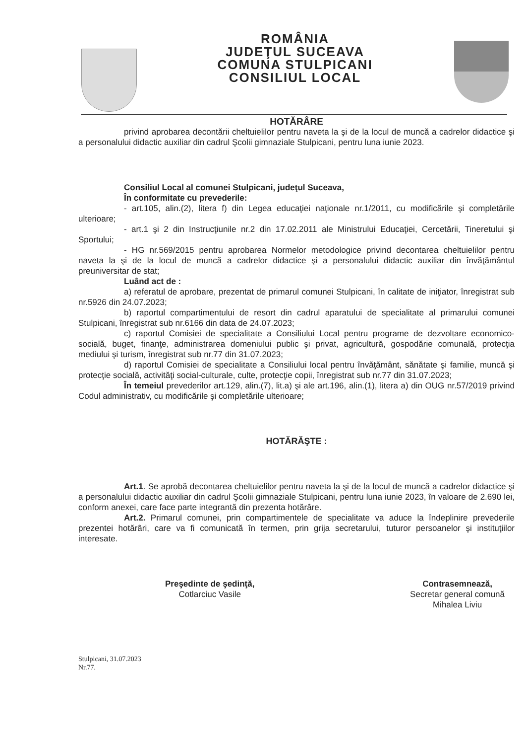ROMÂNIA
JUDEŢUL SUCEAVA
COMUNA STULPICANI
CONSILIUL LOCAL
HOTĂRÂRE
privind aprobarea decontării cheltuielilor pentru naveta la şi de la locul de muncă a cadrelor didactice şi a personalului didactic auxiliar din cadrul Şcolii gimnaziale Stulpicani, pentru luna iunie 2023.
Consiliul Local al comunei Stulpicani, judeţul Suceava,
În conformitate cu prevederile:
- art.105, alin.(2), litera f) din Legea educaţiei naţionale nr.1/2011, cu modificările şi completările ulterioare;
- art.1 şi 2 din Instrucţiunile nr.2 din 17.02.2011 ale Ministrului Educaţiei, Cercetării, Tineretului şi Sportului;
- HG nr.569/2015 pentru aprobarea Normelor metodologice privind decontarea cheltuielilor pentru naveta la şi de la locul de muncă a cadrelor didactice şi a personalului didactic auxiliar din învăţământul preuniversitar de stat;
Luând act de :
a) referatul de aprobare, prezentat de primarul comunei Stulpicani, în calitate de iniţiator, înregistrat sub nr.5926 din 24.07.2023;
b) raportul compartimentului de resort din cadrul aparatului de specialitate al primarului comunei Stulpicani, înregistrat sub nr.6166 din data de 24.07.2023;
c) raportul Comisiei de specialitate a Consiliului Local pentru programe de dezvoltare economico-socială, buget, finanţe, administrarea domeniului public şi privat, agricultură, gospodărie comunală, protecţia mediului şi turism, înregistrat sub nr.77 din 31.07.2023;
d) raportul Comisiei de specialitate a Consiliului local pentru învăţământ, sănătate şi familie, muncă şi protecţie socială, activităţi social-culturale, culte, protecţie copii, înregistrat sub nr.77 din 31.07.2023;
În temeiul prevederilor art.129, alin.(7), lit.a) şi ale art.196, alin.(1), litera a) din OUG nr.57/2019 privind Codul administrativ, cu modificările şi completările ulterioare;
HOTĂRĂŞTE :
Art.1. Se aprobă decontarea cheltuielilor pentru naveta la şi de la locul de muncă a cadrelor didactice şi a personalului didactic auxiliar din cadrul Şcolii gimnaziale Stulpicani, pentru luna iunie 2023, în valoare de 2.690 lei, conform anexei, care face parte integrantă din prezenta hotărâre.
Art.2. Primarul comunei, prin compartimentele de specialitate va aduce la îndeplinire prevederile prezentei hotărâri, care va fi comunicată în termen, prin grija secretarului, tuturor persoanelor şi instituţiilor interesate.
Preşedinte de şedinţă,
Cotlarciuc Vasile
Contrasemnează,
Secretar general comună
Mihalea Liviu
Stulpicani, 31.07.2023
Nr.77.